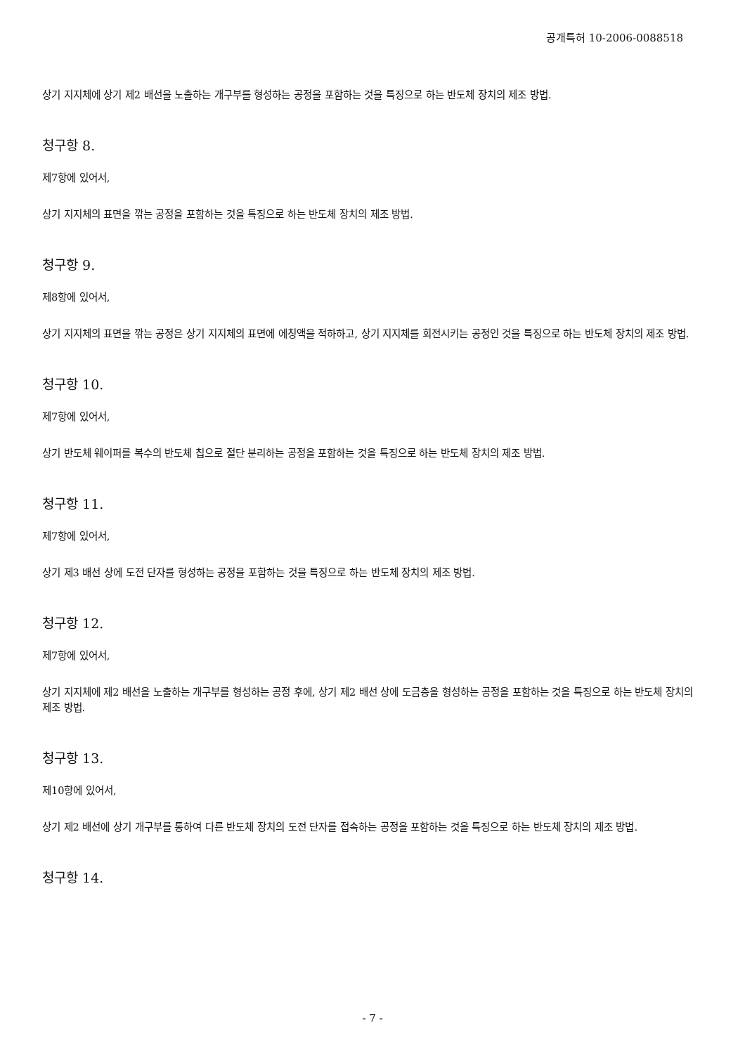공개특허 10-2006-0088518
상기 지지체에 상기 제2 배선을 노출하는 개구부를 형성하는 공정을 포함하는 것을 특징으로 하는 반도체 장치의 제조 방법.
청구항 8.
제7항에 있어서,
상기 지지체의 표면을 깎는 공정을 포함하는 것을 특징으로 하는 반도체 장치의 제조 방법.
청구항 9.
제8항에 있어서,
상기 지지체의 표면을 깎는 공정은 상기 지지체의 표면에 에칭액을 적하하고, 상기 지지체를 회전시키는 공정인 것을 특징으로 하는 반도체 장치의 제조 방법.
청구항 10.
제7항에 있어서,
상기 반도체 웨이퍼를 복수의 반도체 칩으로 절단 분리하는 공정을 포함하는 것을 특징으로 하는 반도체 장치의 제조 방법.
청구항 11.
제7항에 있어서,
상기 제3 배선 상에 도전 단자를 형성하는 공정을 포함하는 것을 특징으로 하는 반도체 장치의 제조 방법.
청구항 12.
제7항에 있어서,
상기 지지체에 제2 배선을 노출하는 개구부를 형성하는 공정 후에, 상기 제2 배선 상에 도금층을 형성하는 공정을 포함하는 것을 특징으로 하는 반도체 장치의 제조 방법.
청구항 13.
제10항에 있어서,
상기 제2 배선에 상기 개구부를 통하여 다른 반도체 장치의 도전 단자를 접속하는 공정을 포함하는 것을 특징으로 하는 반도체 장치의 제조 방법.
청구항 14.
- 7 -